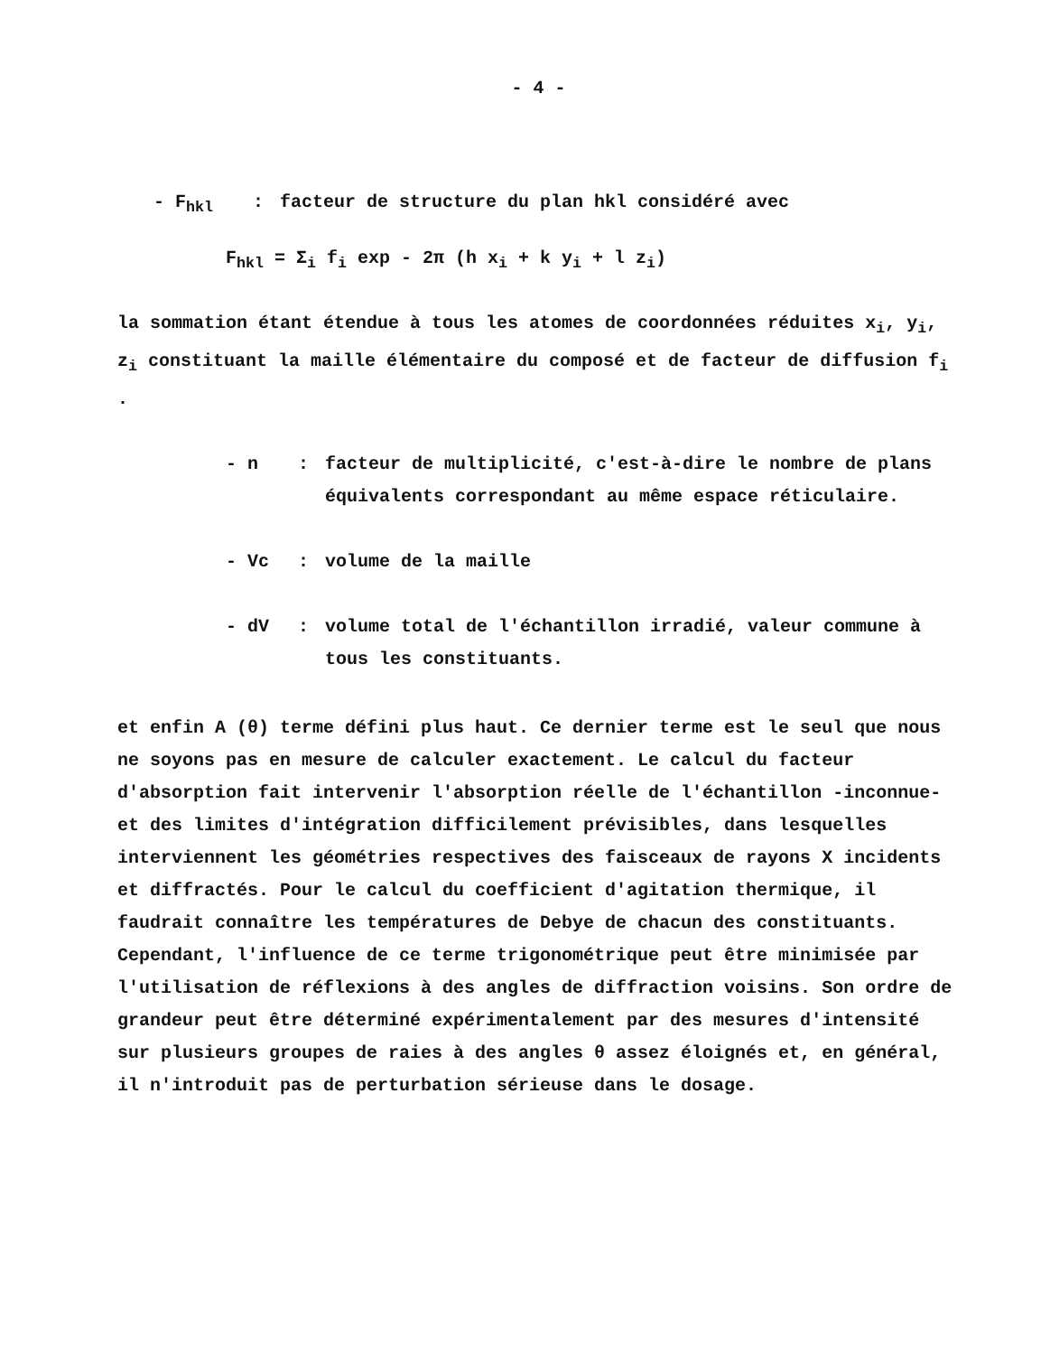- 4 -
- F<sub>hkl</sub>: facteur de structure du plan hkl considéré avec
F<sub>hkl</sub> = Σ<sub>i</sub> f<sub>i</sub> exp - 2π (h x<sub>i</sub> + k y<sub>i</sub> + l z<sub>i</sub>)
la sommation étant étendue à tous les atomes de coordonnées réduites x<sub>i</sub>, y<sub>i</sub>, z<sub>i</sub> constituant la maille élémentaire du composé et de facteur de diffusion f<sub>i</sub> .
- n: facteur de multiplicité, c'est-à-dire le nombre de plans équivalents correspondant au même espace réticulaire.
- Vc: volume de la maille
- dV: volume total de l'échantillon irradié, valeur commune à tous les constituants.
et enfin A (θ) terme défini plus haut. Ce dernier terme est le seul que nous ne soyons pas en mesure de calculer exactement. Le calcul du facteur d'absorption fait intervenir l'absorption réelle de l'échantillon -inconnue- et des limites d'intégration difficilement prévisibles, dans lesquelles interviennent les géométries respectives des faisceaux de rayons X incidents et diffractés. Pour le calcul du coefficient d'agitation thermique, il faudrait connaître les températures de Debye de chacun des constituants. Cependant, l'influence de ce terme trigonométrique peut être minimisée par l'utilisation de réflexions à des angles de diffraction voisins. Son ordre de grandeur peut être déterminé expérimentalement par des mesures d'intensité sur plusieurs groupes de raies à des angles θ assez éloignés et, en général, il n'introduit pas de perturbation sérieuse dans le dosage.